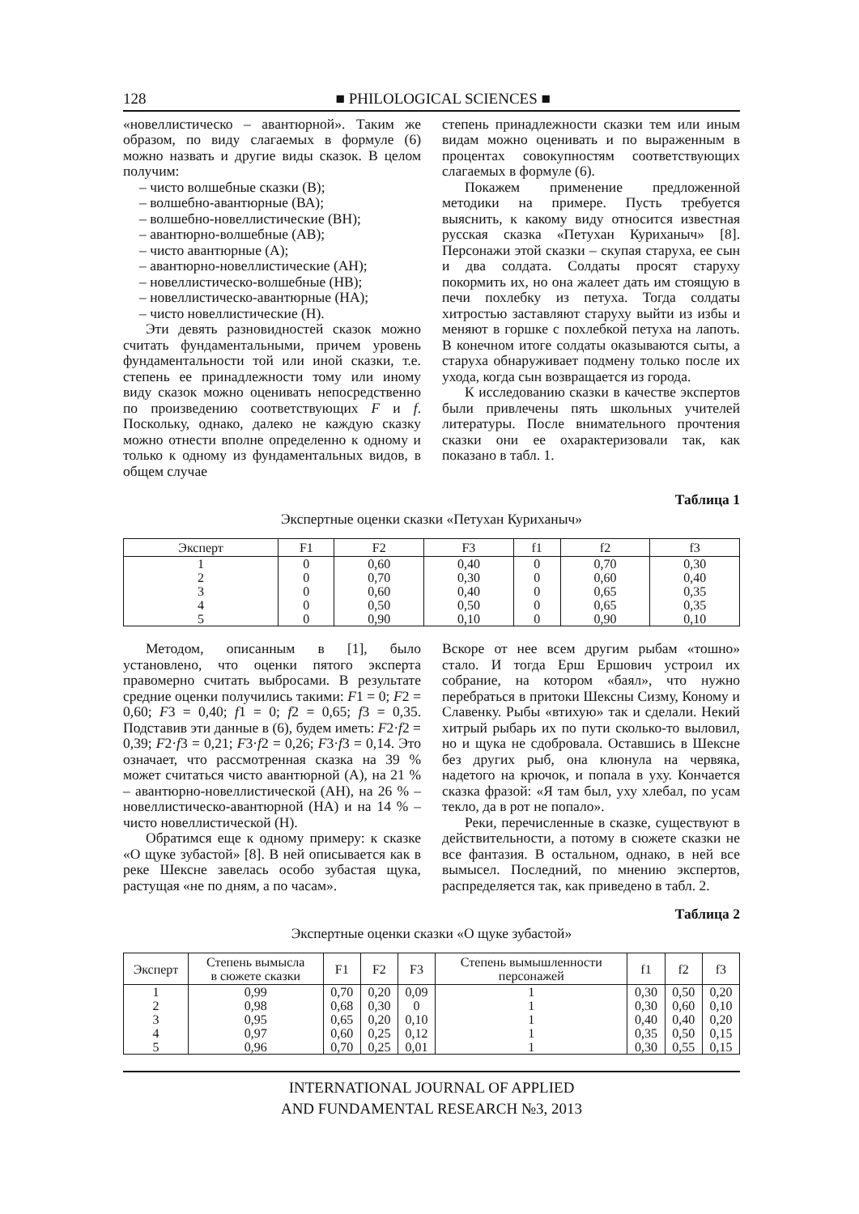128 ■ PHILOLOGICAL SCIENCES ■
«новеллистическо – авантюрной». Таким же образом, по виду слагаемых в формуле (6) можно назвать и другие виды сказок. В целом получим:
– чисто волшебные сказки (В);
– волшебно-авантюрные (ВА);
– волшебно-новеллистические (ВН);
– авантюрно-волшебные (АВ);
– чисто авантюрные (А);
– авантюрно-новеллистические (АН);
– новеллистическо-волшебные (НВ);
– новеллистическо-авантюрные (НА);
– чисто новеллистические (Н).
Эти девять разновидностей сказок можно считать фундаментальными, причем уровень фундаментальности той или иной сказки, т.е. степень ее принадлежности тому или иному виду сказок можно оценивать непосредственно по произведению соответствующих F и f. Поскольку, однако, далеко не каждую сказку можно отнести вполне определенно к одному и только к одному из фундаментальных видов, в общем случае
степень принадлежности сказки тем или иным видам можно оценивать и по выраженным в процентах совокупностям соответствующих слагаемых в формуле (6).
Покажем применение предложенной методики на примере. Пусть требуется выяснить, к какому виду относится известная русская сказка «Петухан Куриханыч» [8]. Персонажи этой сказки – скупая старуха, ее сын и два солдата. Солдаты просят старуху покормить их, но она жалеет дать им стоящую в печи похлебку из петуха. Тогда солдаты хитростью заставляют старуху выйти из избы и меняют в горшке с похлебкой петуха на лапоть. В конечном итоге солдаты оказываются сыты, а старуха обнаруживает подмену только после их ухода, когда сын возвращается из города.
К исследованию сказки в качестве экспертов были привлечены пять школьных учителей литературы. После внимательного прочтения сказки они ее охарактеризовали так, как показано в табл. 1.
Таблица 1
Экспертные оценки сказки «Петухан Куриханыч»
| Эксперт | F1 | F2 | F3 | f1 | f2 | f3 |
| --- | --- | --- | --- | --- | --- | --- |
| 1 | 0 | 0,60 | 0,40 | 0 | 0,70 | 0,30 |
| 2 | 0 | 0,70 | 0,30 | 0 | 0,60 | 0,40 |
| 3 | 0 | 0,60 | 0,40 | 0 | 0,65 | 0,35 |
| 4 | 0 | 0,50 | 0,50 | 0 | 0,65 | 0,35 |
| 5 | 0 | 0,90 | 0,10 | 0 | 0,90 | 0,10 |
Методом, описанным в [1], было установлено, что оценки пятого эксперта правомерно считать выбросами. В результате средние оценки получились такими: F1 = 0; F2 = 0,60; F3 = 0,40; f1 = 0; f2 = 0,65; f3 = 0,35. Подставив эти данные в (6), будем иметь: F2·f2 = 0,39; F2·f3 = 0,21; F3·f2 = 0,26; F3·f3 = 0,14. Это означает, что рассмотренная сказка на 39 % может считаться чисто авантюрной (А), на 21 % – авантюрно-новеллистической (АН), на 26 % – новеллистическо-авантюрной (НА) и на 14 % – чисто новеллистической (Н).
Обратимся еще к одному примеру: к сказке «О щуке зубастой» [8]. В ней описывается как в реке Шексне завелась особо зубастая щука, растущая «не по дням, а по часам».
Вскоре от нее всем другим рыбам «тошно» стало. И тогда Ерш Ершович устроил их собрание, на котором «баял», что нужно перебраться в притоки Шексны Сизму, Коному и Славенку. Рыбы «втихую» так и сделали. Некий хитрый рыбарь их по пути сколько-то выловил, но и щука не сдобровала. Оставшись в Шексне без других рыб, она клюнула на червяка, надетого на крючок, и попала в уху. Кончается сказка фразой: «Я там был, уху хлебал, по усам текло, да в рот не попало».
Реки, перечисленные в сказке, существуют в действительности, а потому в сюжете сказки не все фантазия. В остальном, однако, в ней все вымысел. Последний, по мнению экспертов, распределяется так, как приведено в табл. 2.
Таблица 2
Экспертные оценки сказки «О щуке зубастой»
| Эксперт | Степень вымысла в сюжете сказки | F1 | F2 | F3 | Степень вымышленности персонажей | f1 | f2 | f3 |
| --- | --- | --- | --- | --- | --- | --- | --- | --- |
| 1 | 0,99 | 0,70 | 0,20 | 0,09 | 1 | 0,30 | 0,50 | 0,20 |
| 2 | 0,98 | 0,68 | 0,30 | 0 | 1 | 0,30 | 0,60 | 0,10 |
| 3 | 0,95 | 0,65 | 0,20 | 0,10 | 1 | 0,40 | 0,40 | 0,20 |
| 4 | 0,97 | 0,60 | 0,25 | 0,12 | 1 | 0,35 | 0,50 | 0,15 |
| 5 | 0,96 | 0,70 | 0,25 | 0,01 | 1 | 0,30 | 0,55 | 0,15 |
INTERNATIONAL JOURNAL OF APPLIED
AND FUNDAMENTAL RESEARCH №3, 2013